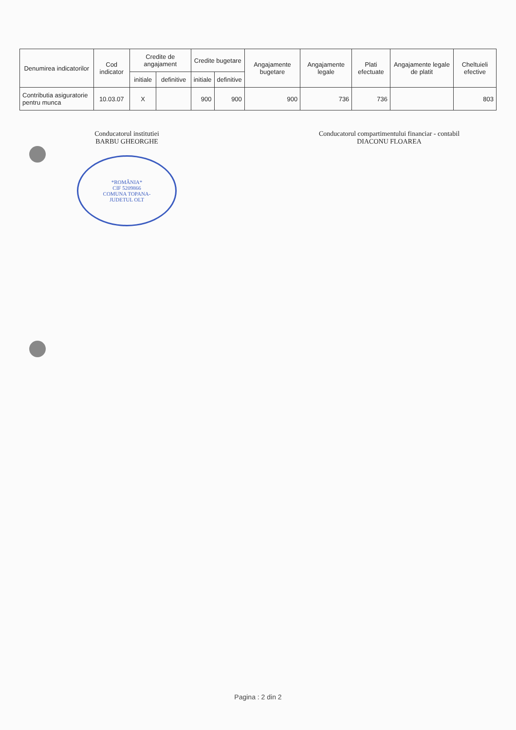| Denumirea indicatorilor | Cod indicator | Credite de angajament | | Credite bugetare | | Angajamente bugetare | Angajamente legale | Plati efectuate | Angajamente legale de platit | Cheltuieli efective |
| --- | --- | --- | --- | --- | --- | --- | --- | --- | --- | --- |
| | | initiale | definitive | initiale | definitive | | | | | |
| Contributia asiguratorie pentru munca | 10.03.07 | X | | 900 | 900 | 900 | 736 | 736 | | 803 |
Conducatorul institutiei
BARBU GHEORGHE
*ROMÂNIA*
CIF 5209866
COMUNA TOPANA-
JUDETUL OLT
Conducatorul compartimentului financiar - contabil
DIACONU FLOAREA
Pagina : 2 din 2